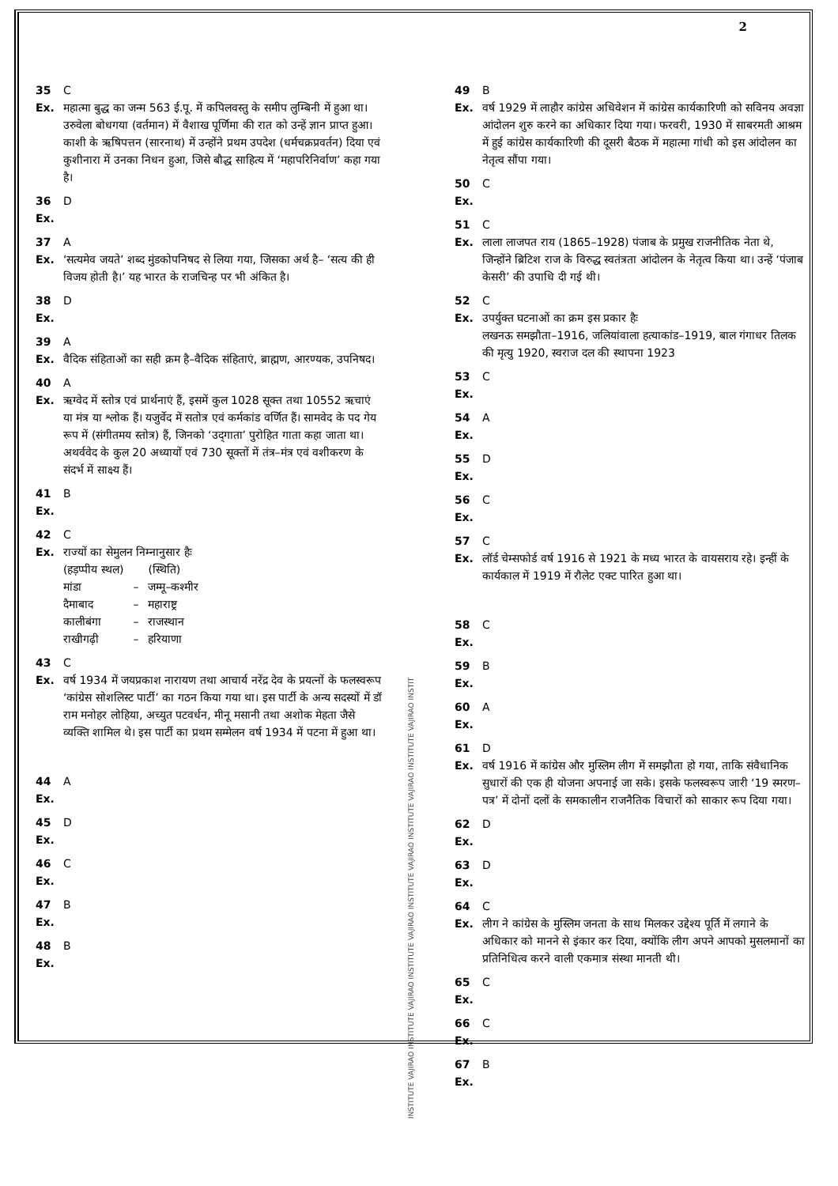2
35 C
Ex. महात्मा बुद्ध का जन्म 563 ई.पू. में कपिलवस्तु के समीप लुम्बिनी में हुआ था। उरुवेला बोधगया (वर्तमान) में वैशाख पूर्णिमा की रात को उन्हें ज्ञान प्राप्त हुआ। काशी के ऋषिपत्तन (सारनाथ) में उन्होंने प्रथम उपदेश (धर्मचक्रप्रवर्तन) दिया एवं कुशीनारा में उनका निधन हुआ, जिसे बौद्ध साहित्य में ‘महापरिनिर्वाण’ कहा गया है।
36 D
Ex.
37 A
Ex. ‘सत्यमेव जयते’ शब्द मुंडकोपनिषद से लिया गया, जिसका अर्थ है– ‘सत्य की ही विजय होती है।’ यह भारत के राजचिन्ह पर भी अंकित है।
38 D
Ex.
39 A
Ex. वैदिक संहिताओं का सही क्रम है–वैदिक संहिताएं, ब्राह्मण, आरण्यक, उपनिषद।
40 A
Ex. ऋग्वेद में स्तोत्र एवं प्रार्थनाएं हैं, इसमें कुल 1028 सूक्त तथा 10552 ऋचाएं या मंत्र या श्लोक हैं। यजुर्वेद में सतोत्र एवं कर्मकांड वर्णित हैं। सामवेद के पद गेय रूप में (संगीतमय स्तोत्र) हैं, जिनको ‘उद्‌गाता’ पुरोहित गाता कहा जाता था। अथर्ववेद के कुल 20 अध्यायों एवं 730 सूक्तों में तंत्र–मंत्र एवं वशीकरण के संदर्भ में साक्ष्य हैं।
41 B
Ex.
42 C
Ex. राज्यों का सेमुलन निम्नानुसार हैः
| (हड़प्पीय स्थल) | | (स्थिति) |
| मांडा | – | जम्मू–कश्मीर |
| दैमाबाद | – | महाराष्ट्र |
| कालीबंगा | – | राजस्थान |
| राखीगढ़ी | – | हरियाणा |
43 C
Ex. वर्ष 1934 में जयप्रकाश नारायण तथा आचार्य नरेंद्र देव के प्रयत्नों के फलस्वरूप ‘कांग्रेस सोशलिस्ट पार्टी’ का गठन किया गया था। इस पार्टी के अन्य सदस्यों में डॉ राम मनोहर लोहिया, अच्युत पटवर्धन, मीनू मसानी तथा अशोक मेहता जैसे व्यक्ति शामिल थे। इस पार्टी का प्रथम सम्मेलन वर्ष 1934 में पटना में हुआ था।
44 A
Ex.
45 D
Ex.
46 C
Ex.
47 B
Ex.
48 B
Ex.
INSTITUTE VAJIRAO INSTITUTE VAJIRAO INSTITUTE VAJIRAO INSTITUTE VAJIRAO INSTITUTE VAJIRAO INSTITUTE VAJIRAO INSTIT
49 B
Ex. वर्ष 1929 में लाहौर कांग्रेस अधिवेशन में कांग्रेस कार्यकारिणी को सविनय अवज्ञा आंदोलन शुरु करने का अधिकार दिया गया। फरवरी, 1930 में साबरमती आश्रम में हुई कांग्रेस कार्यकारिणी की दूसरी बैठक में महात्मा गांधी को इस आंदोलन का नेतृत्व सौंपा गया।
50 C
Ex.
51 C
Ex. लाला लाजपत राय (1865–1928) पंजाब के प्रमुख राजनीतिक नेता थे, जिन्होंने ब्रिटिश राज के विरुद्ध स्वतंत्रता आंदोलन के नेतृत्व किया था। उन्हें ‘पंजाब केसरी’ की उपाधि दी गई थी।
52 C
Ex. उपर्युक्त घटनाओं का क्रम इस प्रकार हैः
लखनऊ समझौता–1916, जलियांवाला हत्याकांड–1919, बाल गंगाधर तिलक की मृत्यु 1920, स्वराज दल की स्थापना 1923
53 C
Ex.
54 A
Ex.
55 D
Ex.
56 C
Ex.
57 C
Ex. लॉर्ड चेम्सफोर्ड वर्ष 1916 से 1921 के मध्य भारत के वायसराय रहे। इन्हीं के कार्यकाल में 1919 में रौलेट एक्ट पारित हुआ था।
58 C
Ex.
59 B
Ex.
60 A
Ex.
61 D
Ex. वर्ष 1916 में कांग्रेस और मुस्लिम लीग में समझौता हो गया, ताकि संवैधानिक सुधारों की एक ही योजना अपनाई जा सके। इसके फलस्वरूप जारी ‘19 स्मरण–पत्र’ में दोनों दलों के समकालीन राजनैतिक विचारों को साकार रूप दिया गया।
62 D
Ex.
63 D
Ex.
64 C
Ex. लीग ने कांग्रेस के मुस्लिम जनता के साथ मिलकर उद्देश्य पूर्ति में लगाने के अधिकार को मानने से इंकार कर दिया, क्योंकि लीग अपने आपको मुसलमानों का प्रतिनिधित्व करने वाली एकमात्र संस्था मानती थी।
65 C
Ex.
66 C
Ex.
67 B
Ex.